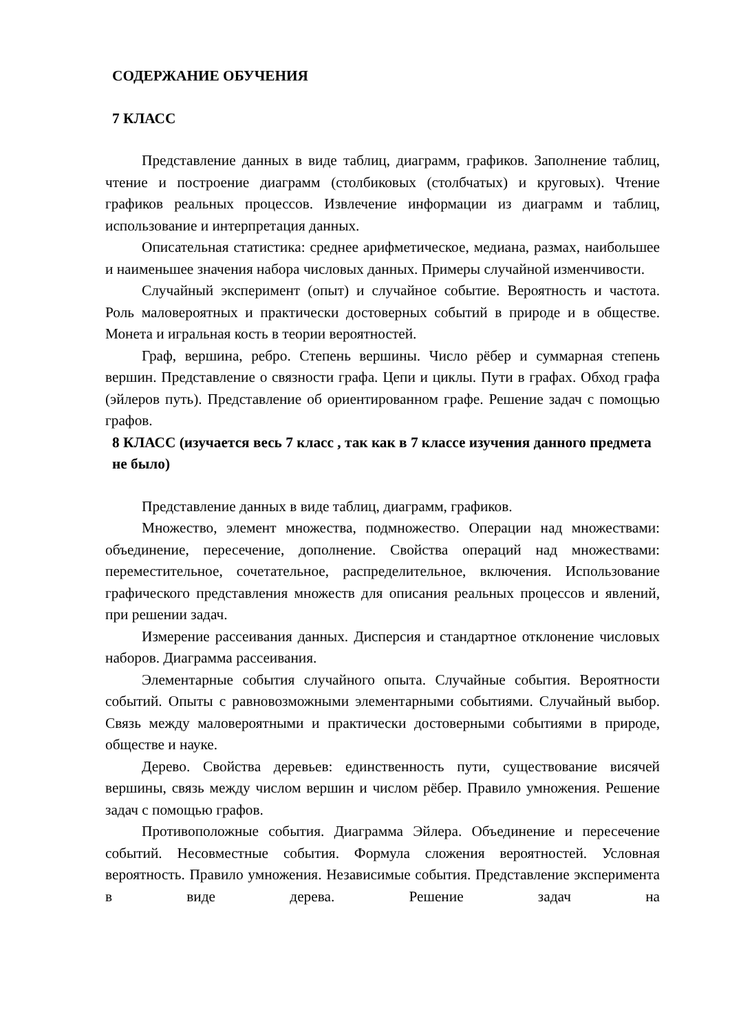СОДЕРЖАНИЕ ОБУЧЕНИЯ
7 КЛАСС
Представление данных в виде таблиц, диаграмм, графиков. Заполнение таблиц, чтение и построение диаграмм (столбиковых (столбчатых) и круговых). Чтение графиков реальных процессов. Извлечение информации из диаграмм и таблиц, использование и интерпретация данных.
Описательная статистика: среднее арифметическое, медиана, размах, наибольшее и наименьшее значения набора числовых данных. Примеры случайной изменчивости.
Случайный эксперимент (опыт) и случайное событие. Вероятность и частота. Роль маловероятных и практически достоверных событий в природе и в обществе. Монета и игральная кость в теории вероятностей.
Граф, вершина, ребро. Степень вершины. Число рёбер и суммарная степень вершин. Представление о связности графа. Цепи и циклы. Пути в графах. Обход графа (эйлеров путь). Представление об ориентированном графе. Решение задач с помощью графов.
8 КЛАСС (изучается весь 7 класс , так как в 7 классе изучения данного предмета не было)
Представление данных в виде таблиц, диаграмм, графиков.
Множество, элемент множества, подмножество. Операции над множествами: объединение, пересечение, дополнение. Свойства операций над множествами: переместительное, сочетательное, распределительное, включения. Использование графического представления множеств для описания реальных процессов и явлений, при решении задач.
Измерение рассеивания данных. Дисперсия и стандартное отклонение числовых наборов. Диаграмма рассеивания.
Элементарные события случайного опыта. Случайные события. Вероятности событий. Опыты с равновозможными элементарными событиями. Случайный выбор. Связь между маловероятными и практически достоверными событиями в природе, обществе и науке.
Дерево. Свойства деревьев: единственность пути, существование висячей вершины, связь между числом вершин и числом рёбер. Правило умножения. Решение задач с помощью графов.
Противоположные события. Диаграмма Эйлера. Объединение и пересечение событий. Несовместные события. Формула сложения вероятностей. Условная вероятность. Правило умножения. Независимые события. Представление эксперимента в виде дерева. Решение задач на